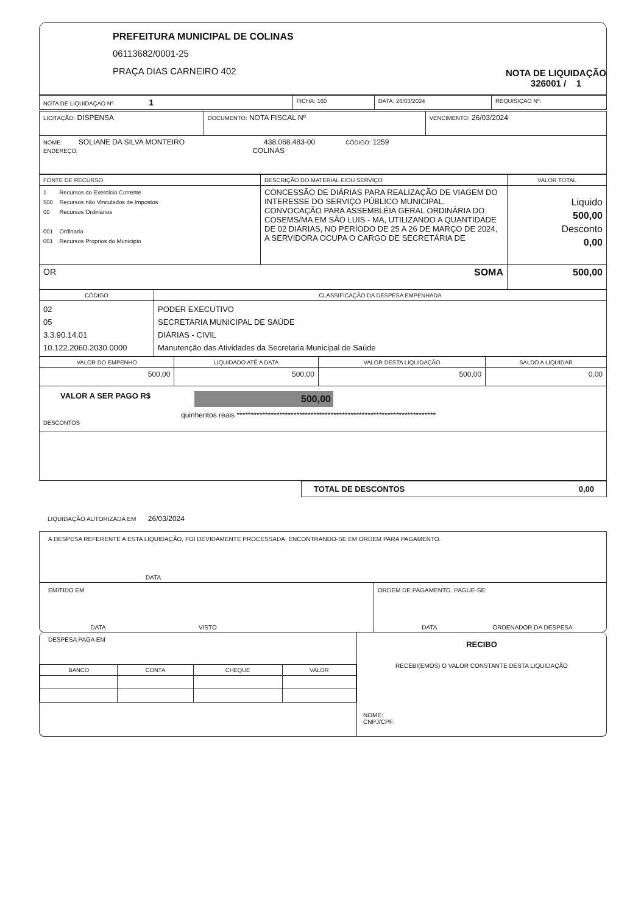PREFEITURA MUNICIPAL DE COLINAS
06113682/0001-25
PRAÇA DIAS CARNEIRO 402
NOTA DE LIQUIDAÇÃO
326001 / 1
| NOTA DE LIQUIDAÇAO Nº 1 | FICHA: 160 | DATA: 26/03/2024 | REQUISIÇAO Nº: |
| LICITAÇÃO: DISPENSA | DOCUMENTO: NOTA FISCAL Nº | VENCIMENTO: 26/03/2024 |
| NOME: SOLIANE DA SILVA MONTEIRO 438.068.483-00 CÓDIGO: 1259 ENDEREÇO: COLINAS | | |
| FONTE DE RECURSO | DESCRIÇÃO DO MATERIAL E/OU SERVIÇO | VALOR TOTAL |
| --- | --- | --- |
| 1 Recursos do Exercício Corrente 500 Recursos não Vinculados de Impostos 00 Recursos Ordinários 001 Ordinario 001 Recursos Proprios do Municipio | CONCESSÃO DE DIÁRIAS PARA REALIZAÇÃO DE VIAGEM DO INTERESSE DO SERVIÇO PÚBLICO MUNICIPAL, CONVOCAÇÃO PARA ASSEMBLÉIA GERAL ORDINÁRIA DO COSEMS/MA EM SÃO LUIS - MA, UTILIZANDO A QUANTIDADE DE 02 DIÁRIAS, NO PERÍODO DE 25 A 26 DE MARÇO DE 2024, A SERVIDORA OCUPA O CARGO DE SECRETÁRIA DE | Liquido 500,00 Desconto 0,00 |
| OR SOMA | | 500,00 |
| CÓDIGO | CLASSIFICAÇÃO DA DESPESA EMPENHADA |
| --- | --- |
| 02 05 3.3.90.14.01 10.122.2060.2030.0000 | PODER EXECUTIVO SECRETARIA MUNICIPAL DE SAÚDE DIÁRIAS - CIVIL Manutenção das Atividades da Secretaria Municipal de Saúde |
| VALOR DO EMPENHO | LIQUIDADO ATÉ A DATA | VALOR DESTA LIQUIDAÇÃO | SALDO A LIQUIDAR |
| --- | --- | --- | --- |
| 500,00 | 500,00 | 500,00 | 0,00 |
VALOR A SER PAGO R$
500,00
quinhentos reais **********************************************************************
DESCONTOS
TOTAL DE DESCONTOS 0,00
LIQUIDAÇÃO AUTORIZADA EM 26/03/2024
A DESPESA REFERENTE A ESTA LIQUIDAÇÃO, FOI DEVIDAMENTE PROCESSADA, ENCONTRANDO-SE EM ORDEM PARA PAGAMENTO.
DATA
EMITIDO EM
DATA VISTO
ORDEM DE PAGAMENTO. PAGUE-SE:
DATA ORDENADOR DA DESPESA
DESPESA PAGA EM
| BANCO | CONTA | CHEQUE | VALOR |
RECIBO
RECEBI(EMOS) O VALOR CONSTANTE DESTA LIQUIDAÇÃO
NOME:
CNPJ/CPF: